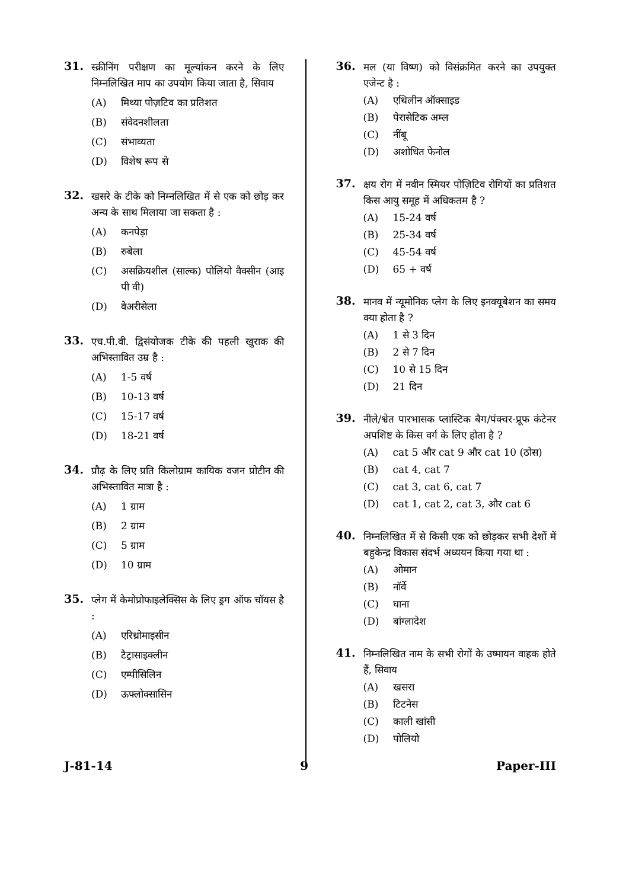31.
स्क्रीनिंग परीक्षण का मूल्यांकन करने के लिए निम्नलिखित माप का उपयोग किया जाता है, सिवाय
(A) मिथ्या पोज़टिव का प्रतिशत
(B) संवेदनशीलता
(C) संभाव्यता
(D) विशेष रूप से
32.
खसरे के टीके को निम्नलिखित में से एक को छोड़ कर अन्य के साथ मिलाया जा सकता है :
(A) कनपेड़ा
(B) रुबेला
(C) असक्रियशील (साल्क) पोलियो वैक्सीन (आइ पी वी)
(D) वेअरीसेला
33.
एच.पी.वी. द्विसंयोजक टीके की पहली खुराक की अभिस्तावित उम्र है :
(A) 1-5 वर्ष
(B) 10-13 वर्ष
(C) 15-17 वर्ष
(D) 18-21 वर्ष
34.
प्रौढ़ के लिए प्रति किलोग्राम कायिक वजन प्रोटीन की अभिस्तावित मात्रा है :
(A) 1 ग्राम
(B) 2 ग्राम
(C) 5 ग्राम
(D) 10 ग्राम
35.
प्लेग में केमोप्रोफाइलेक्सिस के लिए ड्रग ऑफ चॉयस है :
(A) एरिथ्रोमाइसीन
(B) टैट्रासाइक्लीन
(C) एम्पीसिलिन
(D) ऊफ्लोक्सासिन
36.
मल (या विष्ण) को विसंक्रमित करने का उपयुक्त एजेन्ट है :
(A) एथिलीन ऑक्साइड
(B) पेरासेटिक अम्ल
(C) नींबू
(D) अशोधित फेनोल
37.
क्षय रोग में नवीन स्मियर पोज़िटिव रोगियों का प्रतिशत किस आयु समूह में अधिकतम है ?
(A) 15-24 वर्ष
(B) 25-34 वर्ष
(C) 45-54 वर्ष
(D) 65 + वर्ष
38.
मानव में न्यूमोनिक प्लेग के लिए इनक्यूबेशन का समय क्या होता है ?
(A) 1 से 3 दिन
(B) 2 से 7 दिन
(C) 10 से 15 दिन
(D) 21 दिन
39.
नीले/श्वेत पारभासक प्लास्टिक बैग/पंक्चर-प्रूफ कंटेनर अपशिष्ट के किस वर्ग के लिए होता है ?
(A) cat 5 और cat 9 और cat 10 (ठोस)
(B) cat 4, cat 7
(C) cat 3, cat 6, cat 7
(D) cat 1, cat 2, cat 3, और cat 6
40.
निम्नलिखित में से किसी एक को छोड़कर सभी देशों में बहुकेन्द्र विकास संदर्भ अध्ययन किया गया था :
(A) ओमान
(B) नॉर्वे
(C) घाना
(D) बांग्लादेश
41.
निम्नलिखित नाम के सभी रोगों के उष्मायन वाहक होते हैं, सिवाय
(A) खसरा
(B) टिटनेस
(C) काली खांसी
(D) पोलियो
J-81-14 9 Paper-III